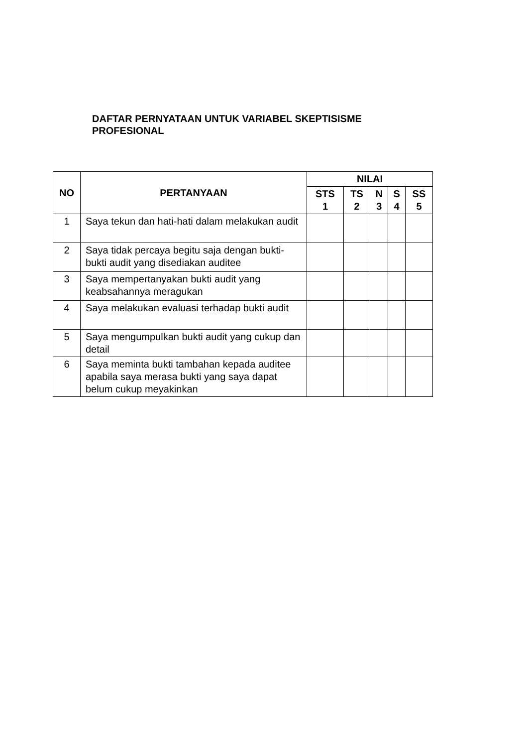DAFTAR PERNYATAAN UNTUK VARIABEL SKEPTISISME PROFESIONAL
| NO | PERTANYAAN | NILAI | | | | |
| --- | --- | --- | --- | --- | --- | --- |
| | | STS 1 | TS 2 | N 3 | S 4 | SS 5 |
| 1 | Saya tekun dan hati-hati dalam melakukan audit | | | | | |
| 2 | Saya tidak percaya begitu saja dengan bukti-bukti audit yang disediakan auditee | | | | | |
| 3 | Saya mempertanyakan bukti audit yang keabsahannya meragukan | | | | | |
| 4 | Saya melakukan evaluasi terhadap bukti audit | | | | | |
| 5 | Saya mengumpulkan bukti audit yang cukup dan detail | | | | | |
| 6 | Saya meminta bukti tambahan kepada auditee apabila saya merasa bukti yang saya dapat belum cukup meyakinkan | | | | | |